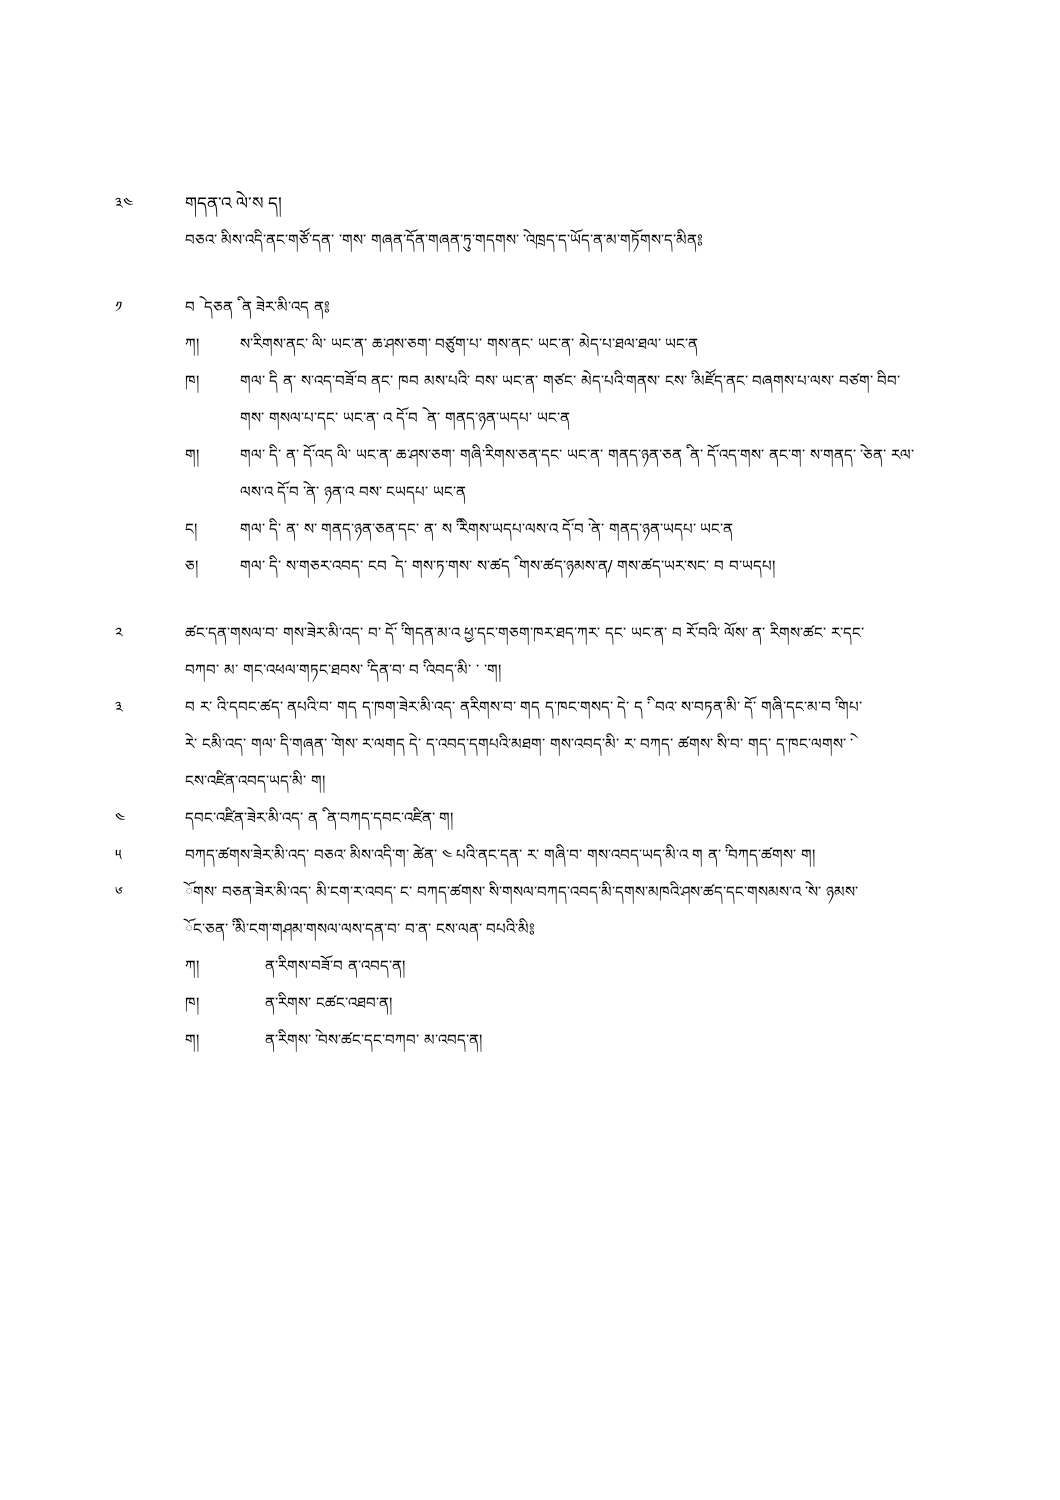༣༤ གདན་འ ེལ་ས ད།
བཅའ་ ིམས་འདི་ནང་གཙོ་དན་ ་གས་ གཞན་དོན་གཞན་ཏུ་གདགས་ ེ་འཁྲད་ད་ཡོད་ན་མ་གཏོགས་ད་མིན༔
༡ བ ེ དཅན ི ན ཟེར་མི་འད ན༔
ཀ། ས་རིགས་ནང་ ིལ་ ཡང་ན་ ཆ་ཤས་ཅག་ བཙུག་པ་ གས་ནང་ ཡང་ན་ མེད་པ་ཐལ་ཐལ་ ཡང་ན
ཁ། གལ་ ིད ན་ ས་འད་བཟོ་བ ནང་ ཁབ མས་པའི་ བས་ ཡང་ན་ གཙང་ མེད་པའི་གནས་ ངས་ ི་མཛོད་ནང་ བཞགས་པ་ལས་ བཙག་ ིབབ་ གས་ གསལ་པ་དང་ ཡང་ན་ འ ོད་བ ེ ན་ གནད་ཉན་ཡདཔ་ ཡང་ན
ག། གལ་ ིད་ ན་ ོད་འད ིལ་ ཡང་ན་ ཆ་ཤས་ཅག་ གཞི་རིགས་ཅན་དང་ ཡང་ན་ གནད་ཉན་ཅན ི ན་ ོད་འད་གས་ ནང་ག་ ས་གནད་ ེ་ཅན་ རལ་ལས་འ ོད་བ ེ་ན་ ཉན་འ བས་ ངཡདཔ་ ཡང་ན
ང། གལ་ ིད་ ན་ ས་ གནད་ཉན་ཅན་དང་ ན་ ས ི་རིགས་ཡདཔ་ལས་འ ོད་བ ེ་ན་ གནད་ཉན་ཡདཔ་ ཡང་ན
ཅ། གལ་ ིད་ ས་གཅར་འབད་ ངབ ེ ད་ གས་ཏ་གས་ ས་ཚད ི གས་ཚད་ཉམས་ན/ གས་ཚད་ཡར་སང་ བ བ་ཡདཔ།
༢ ཚང་དན་གསལ་བ་ གས་ཟེར་མི་འད་ བ་ ོད་ ི་གདན་མ་འ ཕྱ་དང་གཅག་ཁར་ཐད་ཀར་ དང་ ཡང་ན་ བ ོར་བའི་ ོལས་ ན་ རིགས་ཚང་ ར་དང་བཀབ་ མ་ གང་འཕལ་གཏང་ཐབས་ ི་དན་བ་ བ ི་འབད་མི་ ་ ་ག།
༣ བ ར་ འི་དབང་ཚད་ ནཔའི་བ་ གད ད་ཁག་ཟེར་མི་འད་ ནརིགས་བ་ གད ད་ཁང་གསད་ ེད་ ད ི་ བའ་ ས་བཏན་མི་ ོད་ གཞི་དང་མ་བ ི་གཔ་རེ་ ངམི་འད་ གལ་ ིད་གཞན་ ེ་གས་ ར་ལགད ེད་ ད་འབད་དགཔའི་མཐག་ གས་འབད་མི་ ར་ བཀད་ ཚགས་ ིས་བ་ གད་ ད་ཁང་ལགས་ ེ་ངས་འཛིན་འབད་ཡད་མི་ ག།
༤ དབང་འཛིན་ཟེར་མི་འད་ ན ི ན་བཀད་དབང་འཛིན་ ག།
༥ བཀད་ཚགས་ཟེར་མི་འད་ བཅའ་ ིམས་འདི་ག་ ེཚན་ ༤ པའི་ནང་དན་ ར་ གཞི་བ་ གས་འབད་ཡད་མི་འ ག ན་ ི་བཀད་ཚགས་ ག།
༦ ོགས་ བཅན་ཟེར་མི་འད་ མི་ངག་ར་འབད་ ང་ བཀད་ཚགས་ ིས་གསལ་བཀད་འབད་མི་དགས་མཁའི་ཤས་ཚད་དང་གསམས་འ ེ་ས་ ཉམས་ ོང་ཅན་ ི་མི་ངག་གཤམ་གསལ་ལས་དན་བ་ བ་ན་ ངས་ལན་ བཔའི་མི༔
ཀ། ན་རིགས་བཟོ་བ ན་འབད་ན།
ཁ། ན་རིགས་ ངཚང་འཐབ་ན།
ག། ན་རིགས་ ེ་བས་ཚང་དང་བཀབ་ མ་འབད་ན།